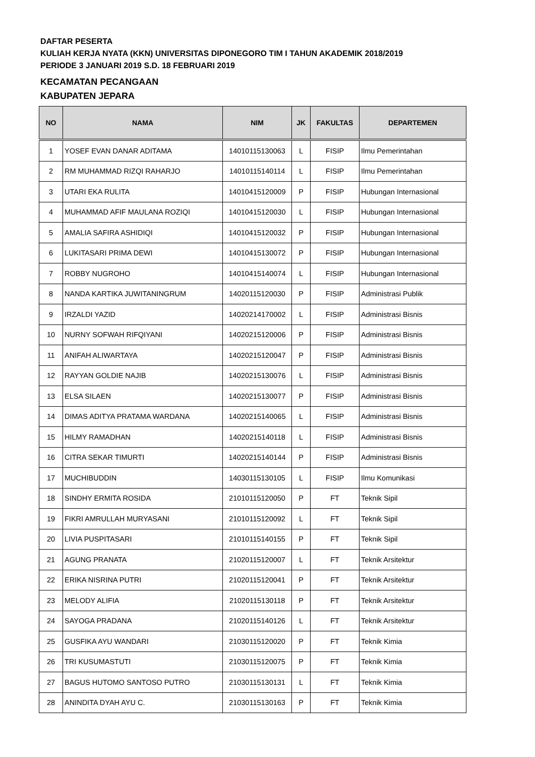DAFTAR PESERTA
KULIAH KERJA NYATA (KKN) UNIVERSITAS DIPONEGORO TIM I TAHUN AKADEMIK 2018/2019
PERIODE 3 JANUARI 2019 S.D. 18 FEBRUARI 2019
KECAMATAN PECANGAAN
KABUPATEN JEPARA
| NO | NAMA | NIM | JK | FAKULTAS | DEPARTEMEN |
| --- | --- | --- | --- | --- | --- |
| 1 | YOSEF EVAN DANAR ADITAMA | 14010115130063 | L | FISIP | Ilmu Pemerintahan |
| 2 | RM MUHAMMAD RIZQI RAHARJO | 14010115140114 | L | FISIP | Ilmu Pemerintahan |
| 3 | UTARI EKA RULITA | 14010415120009 | P | FISIP | Hubungan Internasional |
| 4 | MUHAMMAD AFIF MAULANA ROZIQI | 14010415120030 | L | FISIP | Hubungan Internasional |
| 5 | AMALIA SAFIRA ASHIDIQI | 14010415120032 | P | FISIP | Hubungan Internasional |
| 6 | LUKITASARI PRIMA DEWI | 14010415130072 | P | FISIP | Hubungan Internasional |
| 7 | ROBBY NUGROHO | 14010415140074 | L | FISIP | Hubungan Internasional |
| 8 | NANDA KARTIKA JUWITANINGRUM | 14020115120030 | P | FISIP | Administrasi Publik |
| 9 | IRZALDI YAZID | 14020214170002 | L | FISIP | Administrasi Bisnis |
| 10 | NURNY SOFWAH RIFQIYANI | 14020215120006 | P | FISIP | Administrasi Bisnis |
| 11 | ANIFAH ALIWARTAYA | 14020215120047 | P | FISIP | Administrasi Bisnis |
| 12 | RAYYAN GOLDIE NAJIB | 14020215130076 | L | FISIP | Administrasi Bisnis |
| 13 | ELSA SILAEN | 14020215130077 | P | FISIP | Administrasi Bisnis |
| 14 | DIMAS ADITYA PRATAMA WARDANA | 14020215140065 | L | FISIP | Administrasi Bisnis |
| 15 | HILMY RAMADHAN | 14020215140118 | L | FISIP | Administrasi Bisnis |
| 16 | CITRA SEKAR TIMURTI | 14020215140144 | P | FISIP | Administrasi Bisnis |
| 17 | MUCHIBUDDIN | 14030115130105 | L | FISIP | Ilmu Komunikasi |
| 18 | SINDHY ERMITA ROSIDA | 21010115120050 | P | FT | Teknik Sipil |
| 19 | FIKRI AMRULLAH MURYASANI | 21010115120092 | L | FT | Teknik Sipil |
| 20 | LIVIA PUSPITASARI | 21010115140155 | P | FT | Teknik Sipil |
| 21 | AGUNG PRANATA | 21020115120007 | L | FT | Teknik Arsitektur |
| 22 | ERIKA NISRINA PUTRI | 21020115120041 | P | FT | Teknik Arsitektur |
| 23 | MELODY ALIFIA | 21020115130118 | P | FT | Teknik Arsitektur |
| 24 | SAYOGA PRADANA | 21020115140126 | L | FT | Teknik Arsitektur |
| 25 | GUSFIKA AYU WANDARI | 21030115120020 | P | FT | Teknik Kimia |
| 26 | TRI KUSUMASTUTI | 21030115120075 | P | FT | Teknik Kimia |
| 27 | BAGUS HUTOMO SANTOSO PUTRO | 21030115130131 | L | FT | Teknik Kimia |
| 28 | ANINDITA DYAH AYU C. | 21030115130163 | P | FT | Teknik Kimia |